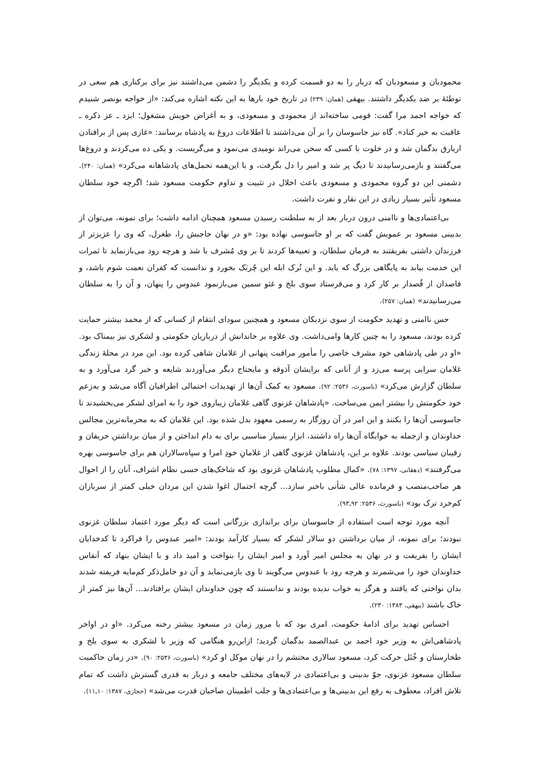محمودیان و مسعودیان که دربار را به دو قسمت کرده و یکدیگر را دشمن می‌داشتند نیز برای برکناری هم سعی در توطئهٔ بر ضد یکدیگر داشتند. بیهقی (همان: ۲۳۹) در تاریخ خود بارها به این نکته اشاره می‌کند: «از خواجه بونصر شنیدم که خواجه احمد مرا گفت: قومی ساخته‌اند از محمودی و مسعودی، و به اَغراض خویش مشغول؛ ایزد ـ عز ذکره ـ عاقبت به خیر کناد». گاه نیز جاسوسان را بر آن می‌داشتند تا اطلاعات دروغ به پادشاه برسانند: «غازی پس از برافتادن اریارق بدگمان شد و در خلوت با کسی که سخن می‌راند نومیدی می‌نمود و می‌گریست. و یکی ده می‌کردند و دروغ‌ها می‌گفتند و بازمی‌رسانیدند تا دیگ پر شد و امیر را دل بگرفت، و با این‌همه تحمل‌های پادشاهانه می‌کرد» (همان: ۲۴۰). دشمنی این دو گروه محمودی و مسعودی باعث اخلال در تثبیت و تداوم حکومت مسعود شد؛ اگرچه خود سلطان مسعود تأثیر بسیار زیادی در این نقار و نفرت داشت.
بی‌اعتمادی‌ها و ناامنی درون دربار بعد از به سلطنت رسیدن مسعود همچنان ادامه داشت؛ برای نمونه، می‌توان از بدبینی مسعود بر عمویش گفت که بر او جاسوسی نهاده بود: «و در نهان حاجبش را، طغرل، که وی را عزیزتر از فرزندان داشتی بفریفتند به فرمان سلطان، و تعبیه‌ها کردند تا بر وی مُشرف با شد و هرچه رود می‌بازنماید تا ثمرات این خدمت بیابد به پایگاهی بزرگ که یابد. و این تُرک ابله این چُربَک بخورد و ندانست که کفران نعمت شوم باشد، و قاصدان از قُصدار بر کار کرد و می‌فرستاد سوی بلخ و غثو سمین می‌بازنمود عبدوس را پنهان، و آن را به سلطان می‌رسانیدند» (همان: ۲۵۷).
حس ناامنی و تهدید حکومت از سوی نزدیکان مسعود و همچنین سودای انتقام از کسانی که از محمد بیشتر حمایت کرده بودند، مسعود را به چنین کارها وامی‌داشت. وی علاوه بر خاندانش از درباریان حکومتی و لشکری نیز بیمناک بود. «او در طی پادشاهی خود مشرف خاصی را مأمور مراقبت پنهانی از غلامان شاهی کرده بود. این مرد در محلهٔ زندگی غلامان سرایی پرسه می‌زد و از آنانی که برایشان آذوقه و مایحتاج دیگر می‌آوردند شایعه و خبر گرد می‌آورد و به سلطان گزارش می‌کرد» (باسورث، ۲۵۳۶: ۹۲). مسعود به کمک آن‌ها از تهدیدات احتمالی اطرافیان آگاه می‌شد و به‌زعم خود حکومتش را بیشتر ایمن می‌ساخت. «پادشاهان غزنوی گاهی غلامان زیباروی خود را به امرای لشکر می‌بخشیدند تا جاسوسی آن‌ها را بکنند و این امر در آن روزگار به رسمی معهود بدل شده بود. این غلامان که به محرمانه‌ترین مجالس خداوندان و ازجمله به خوابگاه آن‌ها راه داشتند، ابزار بسیار مناسبی برای به دام انداختن و از میان برداشتن حریفان و رقیبان سیاسی بودند. علاوه بر این، پادشاهان غزنوی گاهی از غلامانِ خودِ امرا و سپاه‌سالاران هم برای جاسوسی بهره می‌گرفتند» (دهقانی، ۱۳۹۷: ۷۸). «کمال مطلوب پادشاهان غزنوی بود که شاخک‌های حسی نظام اشراف، آنان را از احوال هر صاحب‌منصب و فرمانده عالی شأنی باخبر سازد... گرچه احتمال اغوا شدن این مردان خیلی کمتر از سربازان کم‌خرد ترک بود» (باسورث، ۲۵۳۶: ۹۲ـ۹۳).
آنچه مورد توجه است استفاده از جاسوسان برای براندازی بزرگانی است که دیگر مورد اعتماد سلطان غزنوی نبودند؛ برای نمونه، از میان برداشتن دو سالار لشکر که بسیار کارآمد بودند: «امیر عبدوس را فراکرد تا کدخدایان ایشان را بفریفت و در نهان به مجلس امیر آورد و امیر ایشان را بنواخت و امید داد و با ایشان بنهاد که اَنفاس خداوندان خود را می‌شمرند و هرچه رود با عبدوس می‌گویند تا وی بازمی‌نماید و آن دو خامل‌ذکر کم‌مایه فریفته شدند بدان نواختی که یافتند و هرگز به خواب ندیده بودند و ندانستند که چون خداوندان ایشان برافتادند... آن‌ها نیز کمتر از خاک باشند (بیهقی، ۱۳۸۳: ۲۳۰).
احساس تهدید برای ادامهٔ حکومت، امری بود که با مرور زمان در مسعود بیشتر رخنه می‌کرد. «او در اواخر پادشاهی‌اش به وزیر خود احمد بن عبدالصمد بدگمان گردید؛ ازاین‌رو هنگامی که وزیر با لشکری به سوی بلخ و طخارستان و خُتَل حرکت کرد، مسعود سالاری محتشم را در نهان موکل او کرد» (باسورث، ۲۵۳۶: ۹۰). «در زمان حاکمیت سلطان مسعود غزنوی، جوّ بدبینی و بی‌اعتمادی در لایه‌های مختلف جامعه و دربار به قدری گسترش داشت که تمام تلاش افراد، معطوف به رفع این بدبینی‌ها و بی‌اعتمادی‌ها و جلب اطمینان صاحبان قدرت می‌شد» (حجازی، ۱۳۸۷: ۱۰ـ۱۱).